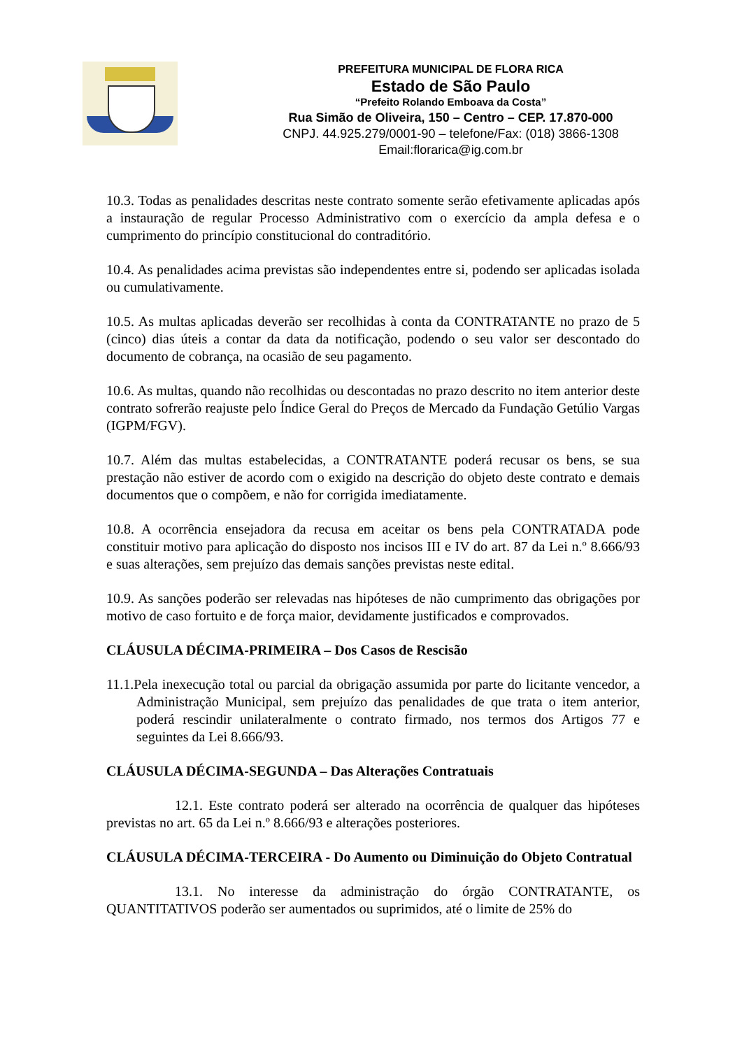PREFEITURA MUNICIPAL DE FLORA RICA
Estado de São Paulo
“Prefeito Rolando Emboava da Costa”
Rua Simão de Oliveira, 150 – Centro – CEP. 17.870-000
CNPJ. 44.925.279/0001-90 – telefone/Fax: (018) 3866-1308
Email:florarica@ig.com.br
10.3. Todas as penalidades descritas neste contrato somente serão efetivamente aplicadas após a instauração de regular Processo Administrativo com o exercício da ampla defesa e o cumprimento do princípio constitucional do contraditório.
10.4. As penalidades acima previstas são independentes entre si, podendo ser aplicadas isolada ou cumulativamente.
10.5. As multas aplicadas deverão ser recolhidas à conta da CONTRATANTE no prazo de 5 (cinco) dias úteis a contar da data da notificação, podendo o seu valor ser descontado do documento de cobrança, na ocasião de seu pagamento.
10.6. As multas, quando não recolhidas ou descontadas no prazo descrito no item anterior deste contrato sofrerão reajuste pelo Índice Geral do Preços de Mercado da Fundação Getúlio Vargas (IGPM/FGV).
10.7. Além das multas estabelecidas, a CONTRATANTE poderá recusar os bens, se sua prestação não estiver de acordo com o exigido na descrição do objeto deste contrato e demais documentos que o compõem, e não for corrigida imediatamente.
10.8. A ocorrência ensejadora da recusa em aceitar os bens pela CONTRATADA pode constituir motivo para aplicação do disposto nos incisos III e IV do art. 87 da Lei n.º 8.666/93 e suas alterações, sem prejuízo das demais sanções previstas neste edital.
10.9. As sanções poderão ser relevadas nas hipóteses de não cumprimento das obrigações por motivo de caso fortuito e de força maior, devidamente justificados e comprovados.
CLÁUSULA DÉCIMA-PRIMEIRA – Dos Casos de Rescisão
11.1.Pela inexecução total ou parcial da obrigação assumida por parte do licitante vencedor, a Administração Municipal, sem prejuízo das penalidades de que trata o item anterior, poderá rescindir unilateralmente o contrato firmado, nos termos dos Artigos 77 e seguintes da Lei 8.666/93.
CLÁUSULA DÉCIMA-SEGUNDA – Das Alterações Contratuais
12.1. Este contrato poderá ser alterado na ocorrência de qualquer das hipóteses previstas no art. 65 da Lei n.º 8.666/93 e alterações posteriores.
CLÁUSULA DÉCIMA-TERCEIRA - Do Aumento ou Diminuição do Objeto Contratual
13.1. No interesse da administração do órgão CONTRATANTE, os QUANTITATIVOS poderão ser aumentados ou suprimidos, até o limite de 25% do